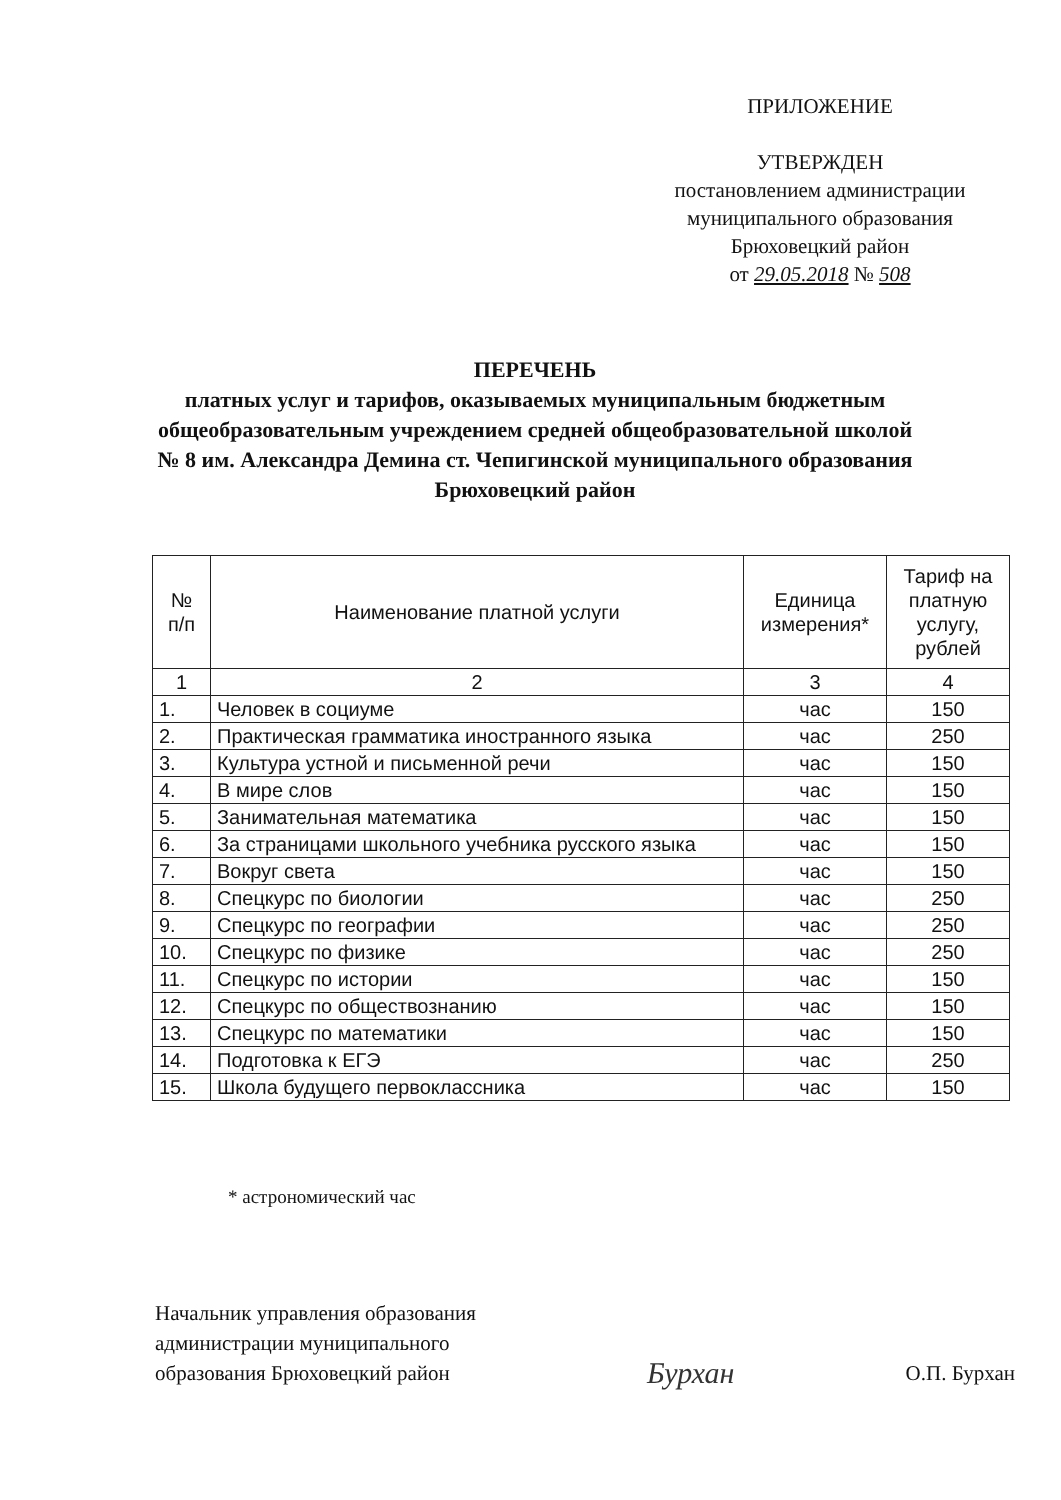ПРИЛОЖЕНИЕ
УТВЕРЖДЕН
постановлением администрации
муниципального образования
Брюховецкий район
от 29.05.2018 № 508
ПЕРЕЧЕНЬ
платных услуг и тарифов, оказываемых муниципальным бюджетным общеобразовательным учреждением средней общеобразовательной школой № 8 им. Александра Демина ст. Чепигинской муниципального образования Брюховецкий район
| № п/п | Наименование платной услуги | Единица измерения* | Тариф на платную услугу, рублей |
| --- | --- | --- | --- |
| 1 | 2 | 3 | 4 |
| 1. | Человек в социуме | час | 150 |
| 2. | Практическая грамматика иностранного языка | час | 250 |
| 3. | Культура устной и письменной речи | час | 150 |
| 4. | В мире слов | час | 150 |
| 5. | Занимательная математика | час | 150 |
| 6. | За страницами школьного учебника русского языка | час | 150 |
| 7. | Вокруг света | час | 150 |
| 8. | Спецкурс по биологии | час | 250 |
| 9. | Спецкурс по географии | час | 250 |
| 10. | Спецкурс по физике | час | 250 |
| 11. | Спецкурс по истории | час | 150 |
| 12. | Спецкурс по обществознанию | час | 150 |
| 13. | Спецкурс по математики | час | 150 |
| 14. | Подготовка к ЕГЭ | час | 250 |
| 15. | Школа будущего первоклассника | час | 150 |
* астрономический час
Начальник управления образования
администрации муниципального
образования Брюховецкий район
Бурхан
О.П. Бурхан